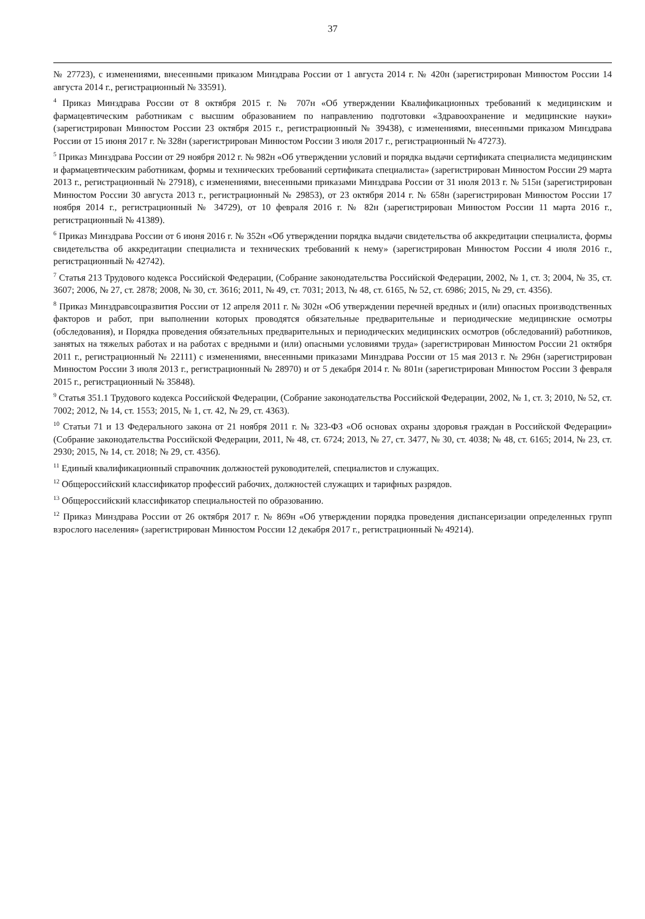37
№ 27723), с изменениями, внесенными приказом Минздрава России от 1 августа 2014 г. № 420н (зарегистрирован Минюстом России 14 августа 2014 г., регистрационный № 33591).
<sup>4</sup> Приказ Минздрава России от 8 октября 2015 г. № 707н «Об утверждении Квалификационных требований к медицинским и фармацевтическим работникам с высшим образованием по направлению подготовки «Здравоохранение и медицинские науки» (зарегистрирован Минюстом России 23 октября 2015 г., регистрационный № 39438), с изменениями, внесенными приказом Минздрава России от 15 июня 2017 г. № 328н (зарегистрирован Минюстом России 3 июля 2017 г., регистрационный № 47273).
<sup>5</sup> Приказ Минздрава России от 29 ноября 2012 г. № 982н «Об утверждении условий и порядка выдачи сертификата специалиста медицинским и фармацевтическим работникам, формы и технических требований сертификата специалиста» (зарегистрирован Минюстом России 29 марта 2013 г., регистрационный № 27918), с изменениями, внесенными приказами Минздрава России от 31 июля 2013 г. № 515н (зарегистрирован Минюстом России 30 августа 2013 г., регистрационный № 29853), от 23 октября 2014 г. № 658н (зарегистрирован Минюстом России 17 ноября 2014 г., регистрационный № 34729), от 10 февраля 2016 г. № 82н (зарегистрирован Минюстом России 11 марта 2016 г., регистрационный № 41389).
<sup>6</sup> Приказ Минздрава России от 6 июня 2016 г. № 352н «Об утверждении порядка выдачи свидетельства об аккредитации специалиста, формы свидетельства об аккредитации специалиста и технических требований к нему» (зарегистрирован Минюстом России 4 июля 2016 г., регистрационный № 42742).
<sup>7</sup> Статья 213 Трудового кодекса Российской Федерации, (Собрание законодательства Российской Федерации, 2002, № 1, ст. 3; 2004, № 35, ст. 3607; 2006, № 27, ст. 2878; 2008, № 30, ст. 3616; 2011, № 49, ст. 7031; 2013, № 48, ст. 6165, № 52, ст. 6986; 2015, № 29, ст. 4356).
<sup>8</sup> Приказ Минздравсоцразвития России от 12 апреля 2011 г. № 302н «Об утверждении перечней вредных и (или) опасных производственных факторов и работ, при выполнении которых проводятся обязательные предварительные и периодические медицинские осмотры (обследования), и Порядка проведения обязательных предварительных и периодических медицинских осмотров (обследований) работников, занятых на тяжелых работах и на работах с вредными и (или) опасными условиями труда» (зарегистрирован Минюстом России 21 октября 2011 г., регистрационный № 22111) с изменениями, внесенными приказами Минздрава России от 15 мая 2013 г. № 296н (зарегистрирован Минюстом России 3 июля 2013 г., регистрационный № 28970) и от 5 декабря 2014 г. № 801н (зарегистрирован Минюстом России 3 февраля 2015 г., регистрационный № 35848).
<sup>9</sup> Статья 351.1 Трудового кодекса Российской Федерации, (Собрание законодательства Российской Федерации, 2002, № 1, ст. 3; 2010, № 52, ст. 7002; 2012, № 14, ст. 1553; 2015, № 1, ст. 42, № 29, ст. 4363).
<sup>10</sup> Статьи 71 и 13 Федерального закона от 21 ноября 2011 г. № 323-ФЗ «Об основах охраны здоровья граждан в Российской Федерации» (Собрание законодательства Российской Федерации, 2011, № 48, ст. 6724; 2013, № 27, ст. 3477, № 30, ст. 4038; № 48, ст. 6165; 2014, № 23, ст. 2930; 2015, № 14, ст. 2018; № 29, ст. 4356).
<sup>11</sup> Единый квалификационный справочник должностей руководителей, специалистов и служащих.
<sup>12</sup> Общероссийский классификатор профессий рабочих, должностей служащих и тарифных разрядов.
<sup>13</sup> Общероссийский классификатор специальностей по образованию.
<sup>12</sup> Приказ Минздрава России от 26 октября 2017 г. № 869н «Об утверждении порядка проведения диспансеризации определенных групп взрослого населения» (зарегистрирован Минюстом России 12 декабря 2017 г., регистрационный № 49214).